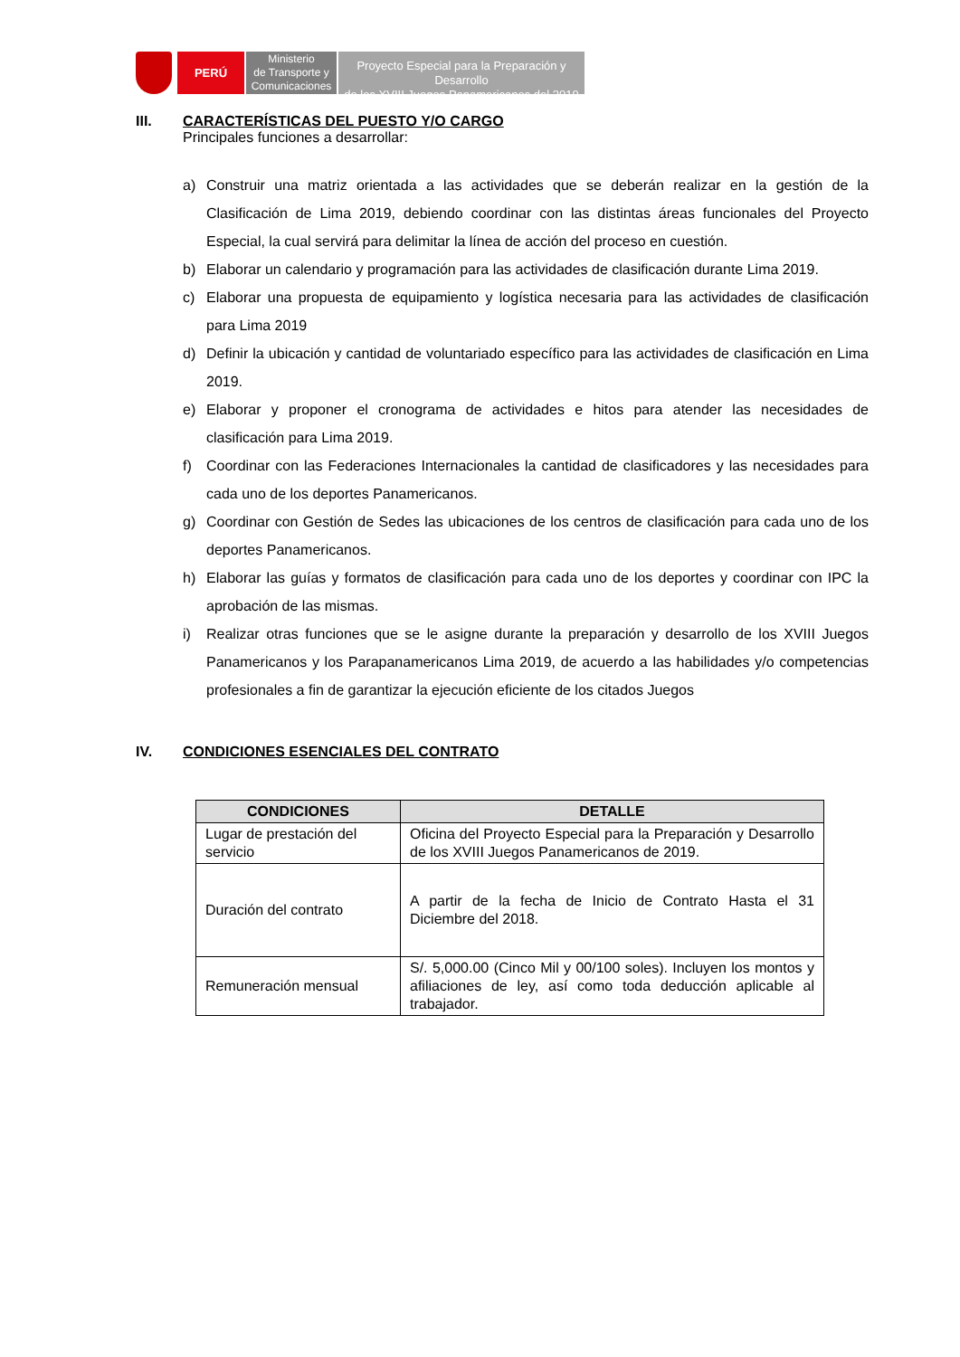PERÚ
Ministerio
de Transporte y
Comunicaciones
Proyecto Especial para la Preparación y Desarrollo
de los XVIII Juegos Panamericanos del 2019
III. CARACTERÍSTICAS DEL PUESTO Y/O CARGO
Principales funciones a desarrollar:
a) Construir una matriz orientada a las actividades que se deberán realizar en la gestión de la Clasificación de Lima 2019, debiendo coordinar con las distintas áreas funcionales del Proyecto Especial, la cual servirá para delimitar la línea de acción del proceso en cuestión.
b) Elaborar un calendario y programación para las actividades de clasificación durante Lima 2019.
c) Elaborar una propuesta de equipamiento y logística necesaria para las actividades de clasificación para Lima 2019
d) Definir la ubicación y cantidad de voluntariado específico para las actividades de clasificación en Lima 2019.
e) Elaborar y proponer el cronograma de actividades e hitos para atender las necesidades de clasificación para Lima 2019.
f) Coordinar con las Federaciones Internacionales la cantidad de clasificadores y las necesidades para cada uno de los deportes Panamericanos.
g) Coordinar con Gestión de Sedes las ubicaciones de los centros de clasificación para cada uno de los deportes Panamericanos.
h) Elaborar las guías y formatos de clasificación para cada uno de los deportes y coordinar con IPC la aprobación de las mismas.
i) Realizar otras funciones que se le asigne durante la preparación y desarrollo de los XVIII Juegos Panamericanos y los Parapanamericanos Lima 2019, de acuerdo a las habilidades y/o competencias profesionales a fin de garantizar la ejecución eficiente de los citados Juegos
IV. CONDICIONES ESENCIALES DEL CONTRATO
| CONDICIONES | DETALLE |
| --- | --- |
| Lugar de prestación del servicio | Oficina del Proyecto Especial para la Preparación y Desarrollo de los XVIII Juegos Panamericanos de 2019. |
| Duración del contrato | A partir de la fecha de Inicio de Contrato Hasta el 31 Diciembre del 2018. |
| Remuneración mensual | S/. 5,000.00 (Cinco Mil y 00/100 soles). Incluyen los montos y afiliaciones de ley, así como toda deducción aplicable al trabajador. |